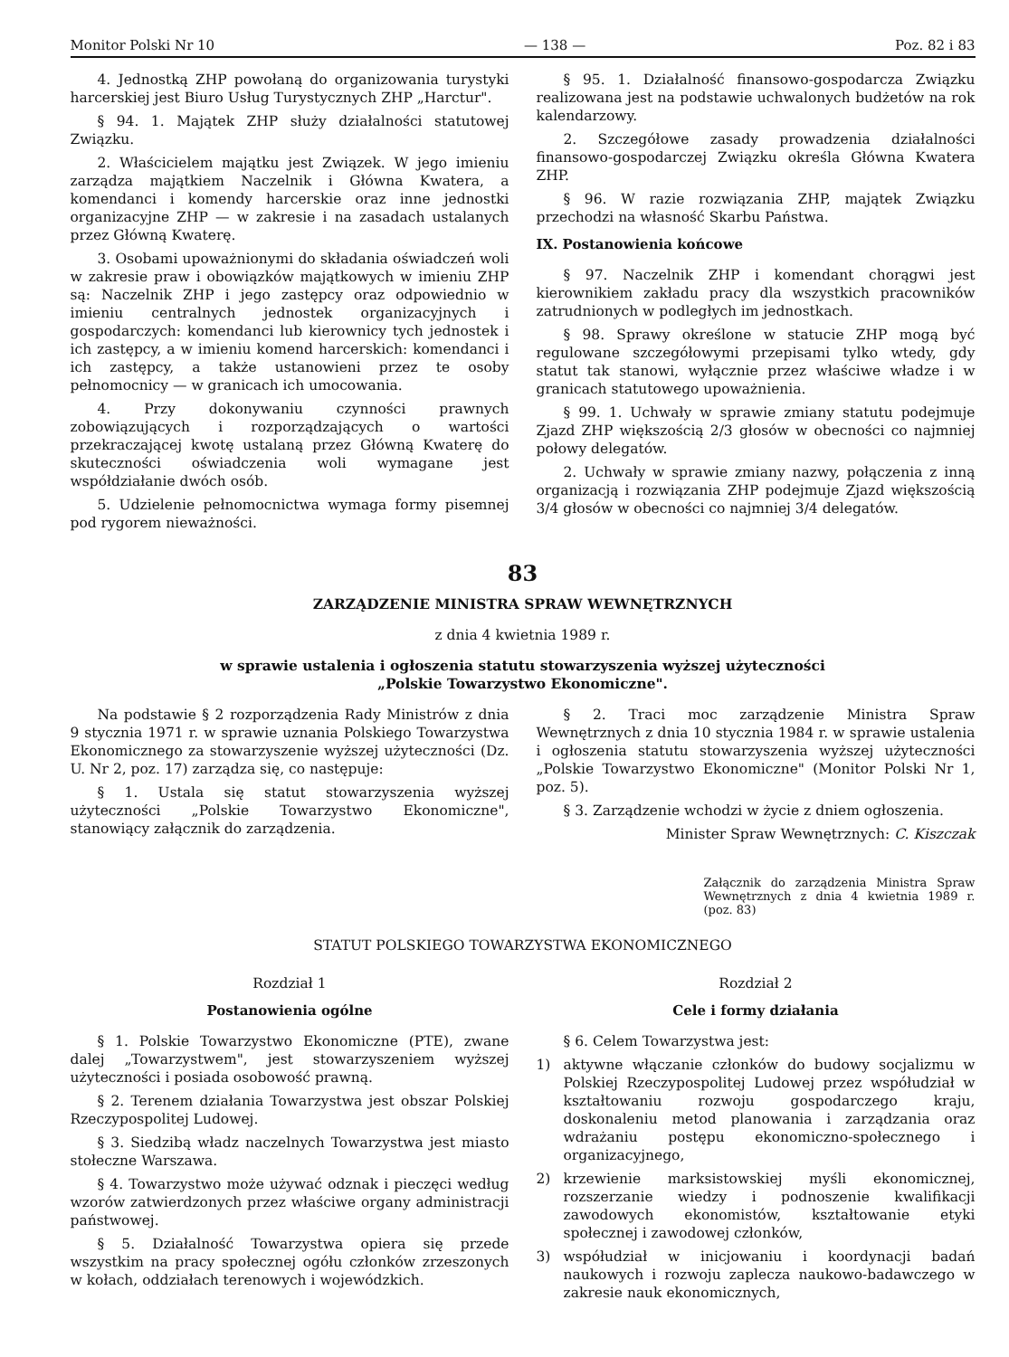Monitor Polski Nr 10 — 138 — Poz. 82 i 83
4. Jednostką ZHP powołaną do organizowania turystyki harcerskiej jest Biuro Usług Turystycznych ZHP „Harctur".
§ 94. 1. Majątek ZHP służy działalności statutowej Związku.
2. Właścicielem majątku jest Związek. W jego imieniu zarządza majątkiem Naczelnik i Główna Kwatera, a komendanci i komendy harcerskie oraz inne jednostki organizacyjne ZHP — w zakresie i na zasadach ustalanych przez Główną Kwaterę.
3. Osobami upoważnionymi do składania oświadczeń woli w zakresie praw i obowiązków majątkowych w imieniu ZHP są: Naczelnik ZHP i jego zastępcy oraz odpowiednio w imieniu centralnych jednostek organizacyjnych i gospodarczych: komendanci lub kierownicy tych jednostek i ich zastępcy, a w imieniu komend harcerskich: komendanci i ich zastępcy, a także ustanowieni przez te osoby pełnomocnicy — w granicach ich umocowania.
4. Przy dokonywaniu czynności prawnych zobowiązujących i rozporządzających o wartości przekraczającej kwotę ustalaną przez Główną Kwaterę do skuteczności oświadczenia woli wymagane jest współdziałanie dwóch osób.
5. Udzielenie pełnomocnictwa wymaga formy pisemnej pod rygorem nieważności.
§ 95. 1. Działalność finansowo-gospodarcza Związku realizowana jest na podstawie uchwalonych budżetów na rok kalendarzowy.
2. Szczegółowe zasady prowadzenia działalności finansowo-gospodarczej Związku określa Główna Kwatera ZHP.
§ 96. W razie rozwiązania ZHP, majątek Związku przechodzi na własność Skarbu Państwa.
IX. Postanowienia końcowe
§ 97. Naczelnik ZHP i komendant chorągwi jest kierownikiem zakładu pracy dla wszystkich pracowników zatrudnionych w podległych im jednostkach.
§ 98. Sprawy określone w statucie ZHP mogą być regulowane szczegółowymi przepisami tylko wtedy, gdy statut tak stanowi, wyłącznie przez właściwe władze i w granicach statutowego upoważnienia.
§ 99. 1. Uchwały w sprawie zmiany statutu podejmuje Zjazd ZHP większością 2/3 głosów w obecności co najmniej połowy delegatów.
2. Uchwały w sprawie zmiany nazwy, połączenia z inną organizacją i rozwiązania ZHP podejmuje Zjazd większością 3/4 głosów w obecności co najmniej 3/4 delegatów.
83
ZARZĄDZENIE MINISTRA SPRAW WEWNĘTRZNYCH
z dnia 4 kwietnia 1989 r.
w sprawie ustalenia i ogłoszenia statutu stowarzyszenia wyższej użyteczności
„Polskie Towarzystwo Ekonomiczne".
Na podstawie § 2 rozporządzenia Rady Ministrów z dnia 9 stycznia 1971 r. w sprawie uznania Polskiego Towarzystwa Ekonomicznego za stowarzyszenie wyższej użyteczności (Dz. U. Nr 2, poz. 17) zarządza się, co następuje:
§ 1. Ustala się statut stowarzyszenia wyższej użyteczności „Polskie Towarzystwo Ekonomiczne", stanowiący załącznik do zarządzenia.
§ 2. Traci moc zarządzenie Ministra Spraw Wewnętrznych z dnia 10 stycznia 1984 r. w sprawie ustalenia i ogłoszenia statutu stowarzyszenia wyższej użyteczności „Polskie Towarzystwo Ekonomiczne" (Monitor Polski Nr 1, poz. 5).
§ 3. Zarządzenie wchodzi w życie z dniem ogłoszenia.
Minister Spraw Wewnętrznych: C. Kiszczak
Załącznik do zarządzenia Ministra Spraw Wewnętrznych z dnia 4 kwietnia 1989 r. (poz. 83)
STATUT POLSKIEGO TOWARZYSTWA EKONOMICZNEGO
Rozdział 1
Postanowienia ogólne
§ 1. Polskie Towarzystwo Ekonomiczne (PTE), zwane dalej „Towarzystwem", jest stowarzyszeniem wyższej użyteczności i posiada osobowość prawną.
§ 2. Terenem działania Towarzystwa jest obszar Polskiej Rzeczypospolitej Ludowej.
§ 3. Siedzibą władz naczelnych Towarzystwa jest miasto stołeczne Warszawa.
§ 4. Towarzystwo może używać odznak i pieczęci według wzorów zatwierdzonych przez właściwe organy administracji państwowej.
§ 5. Działalność Towarzystwa opiera się przede wszystkim na pracy społecznej ogółu członków zrzeszonych w kołach, oddziałach terenowych i wojewódzkich.
Rozdział 2
Cele i formy działania
§ 6. Celem Towarzystwa jest:
1) aktywne włączanie członków do budowy socjalizmu w Polskiej Rzeczypospolitej Ludowej przez współudział w kształtowaniu rozwoju gospodarczego kraju, doskonaleniu metod planowania i zarządzania oraz wdrażaniu postępu ekonomiczno-społecznego i organizacyjnego,
2) krzewienie marksistowskiej myśli ekonomicznej, rozszerzanie wiedzy i podnoszenie kwalifikacji zawodowych ekonomistów, kształtowanie etyki społecznej i zawodowej członków,
3) współudział w inicjowaniu i koordynacji badań naukowych i rozwoju zaplecza naukowo-badawczego w zakresie nauk ekonomicznych,